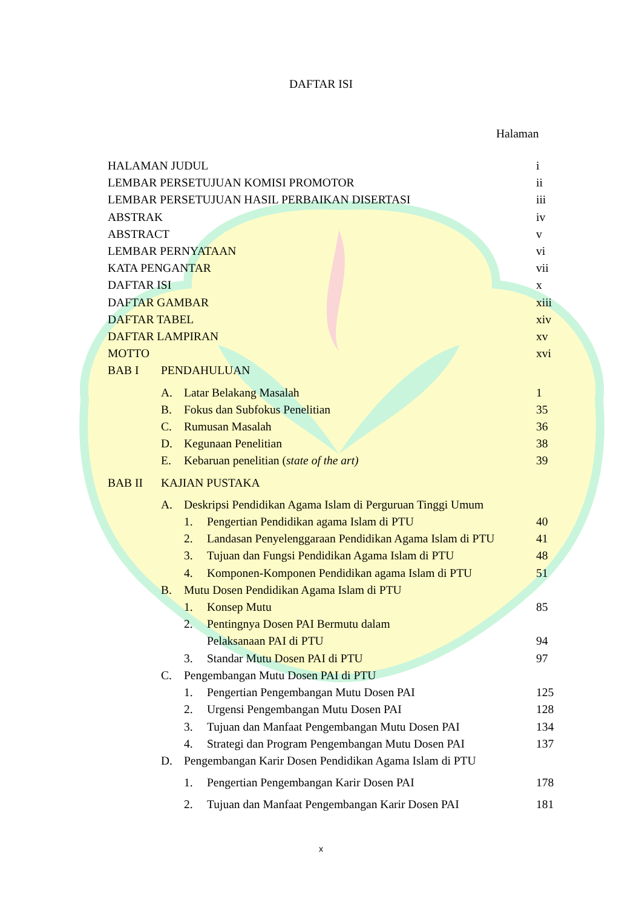DAFTAR ISI
Halaman
HALAMAN JUDUL i
LEMBAR PERSETUJUAN KOMISI PROMOTOR ii
LEMBAR PERSETUJUAN HASIL PERBAIKAN DISERTASI iii
ABSTRAK iv
ABSTRACT v
LEMBAR PERNYATAAN vi
KATA PENGANTAR vii
DAFTAR ISI x
DAFTAR GAMBAR xiii
DAFTAR TABEL xiv
DAFTAR LAMPIRAN xv
MOTTO xvi
BAB I PENDAHULUAN
A. Latar Belakang Masalah 1
B. Fokus dan Subfokus Penelitian 35
C. Rumusan Masalah 36
D. Kegunaan Penelitian 38
E. Kebaruan penelitian (state of the art) 39
BAB II KAJIAN PUSTAKA
A. Deskripsi Pendidikan Agama Islam di Perguruan Tinggi Umum
1. Pengertian Pendidikan agama Islam di PTU 40
2. Landasan Penyelenggaraan Pendidikan Agama Islam di PTU 41
3. Tujuan dan Fungsi Pendidikan Agama Islam di PTU 48
4. Komponen-Komponen Pendidikan agama Islam di PTU 51
B. Mutu Dosen Pendidikan Agama Islam di PTU
1. Konsep Mutu 85
2. Pentingnya Dosen PAI Bermutu dalam
Pelaksanaan PAI di PTU
94
3. Standar Mutu Dosen PAI di PTU 97
C. Pengembangan Mutu Dosen PAI di PTU
1. Pengertian Pengembangan Mutu Dosen PAI 125
2. Urgensi Pengembangan Mutu Dosen PAI 128
3. Tujuan dan Manfaat Pengembangan Mutu Dosen PAI 134
4. Strategi dan Program Pengembangan Mutu Dosen PAI 137
D. Pengembangan Karir Dosen Pendidikan Agama Islam di PTU
1. Pengertian Pengembangan Karir Dosen PAI 178
2. Tujuan dan Manfaat Pengembangan Karir Dosen PAI 181
x